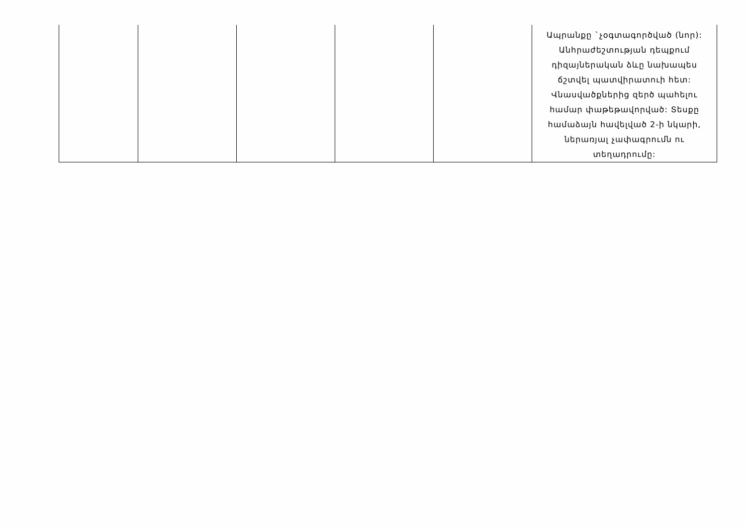| | | | | | Ապրանքը `չօգտագործված (նոր): Անհրաժեշտության դեպքում դիզայներական ձևը նախապես ճշտվել պատվիրատուի հետ: Վնասվածքներից զերծ պահելու համար փաթեթավորված: Տեսքը համաձայն հավելված 2-ի նկարի, ներառյալ չափագրումն ու տեղադրումը: |